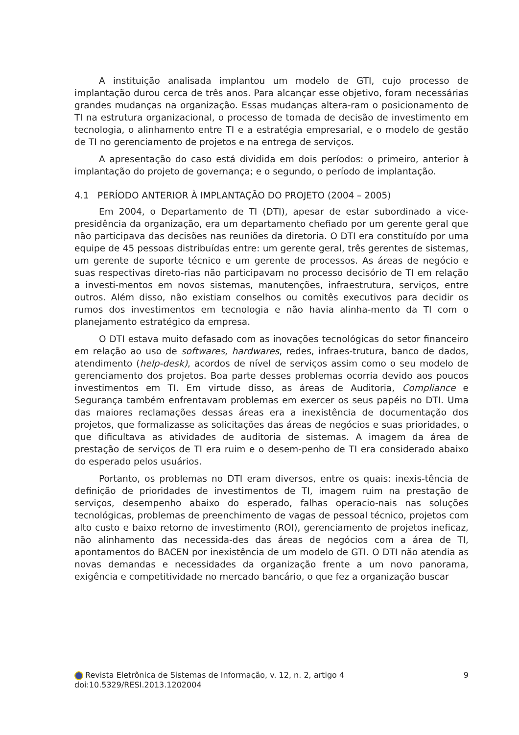A instituição analisada implantou um modelo de GTI, cujo processo de implantação durou cerca de três anos. Para alcançar esse objetivo, foram necessárias grandes mudanças na organização. Essas mudanças altera-ram o posicionamento de TI na estrutura organizacional, o processo de tomada de decisão de investimento em tecnologia, o alinhamento entre TI e a estratégia empresarial, e o modelo de gestão de TI no gerenciamento de projetos e na entrega de serviços.
A apresentação do caso está dividida em dois períodos: o primeiro, anterior à implantação do projeto de governança; e o segundo, o período de implantação.
4.1 PERÍODO ANTERIOR À IMPLANTAÇÃO DO PROJETO (2004 – 2005)
Em 2004, o Departamento de TI (DTI), apesar de estar subordinado a vice-presidência da organização, era um departamento chefiado por um gerente geral que não participava das decisões nas reuniões da diretoria. O DTI era constituído por uma equipe de 45 pessoas distribuídas entre: um gerente geral, três gerentes de sistemas, um gerente de suporte técnico e um gerente de processos. As áreas de negócio e suas respectivas direto-rias não participavam no processo decisório de TI em relação a investi-mentos em novos sistemas, manutenções, infraestrutura, serviços, entre outros. Além disso, não existiam conselhos ou comitês executivos para decidir os rumos dos investimentos em tecnologia e não havia alinha-mento da TI com o planejamento estratégico da empresa.
O DTI estava muito defasado com as inovações tecnológicas do setor financeiro em relação ao uso de softwares, hardwares, redes, infraes-trutura, banco de dados, atendimento (help-desk), acordos de nível de serviços assim como o seu modelo de gerenciamento dos projetos. Boa parte desses problemas ocorria devido aos poucos investimentos em TI. Em virtude disso, as áreas de Auditoria, Compliance e Segurança também enfrentavam problemas em exercer os seus papéis no DTI. Uma das maiores reclamações dessas áreas era a inexistência de documentação dos projetos, que formalizasse as solicitações das áreas de negócios e suas prioridades, o que dificultava as atividades de auditoria de sistemas. A imagem da área de prestação de serviços de TI era ruim e o desem-penho de TI era considerado abaixo do esperado pelos usuários.
Portanto, os problemas no DTI eram diversos, entre os quais: inexis-tência de definição de prioridades de investimentos de TI, imagem ruim na prestação de serviços, desempenho abaixo do esperado, falhas operacio-nais nas soluções tecnológicas, problemas de preenchimento de vagas de pessoal técnico, projetos com alto custo e baixo retorno de investimento (ROI), gerenciamento de projetos ineficaz, não alinhamento das necessida-des das áreas de negócios com a área de TI, apontamentos do BACEN por inexistência de um modelo de GTI. O DTI não atendia as novas demandas e necessidades da organização frente a um novo panorama, exigência e competitividade no mercado bancário, o que fez a organização buscar
Revista Eletrônica de Sistemas de Informação, v. 12, n. 2, artigo 4 9
doi:10.5329/RESI.2013.1202004